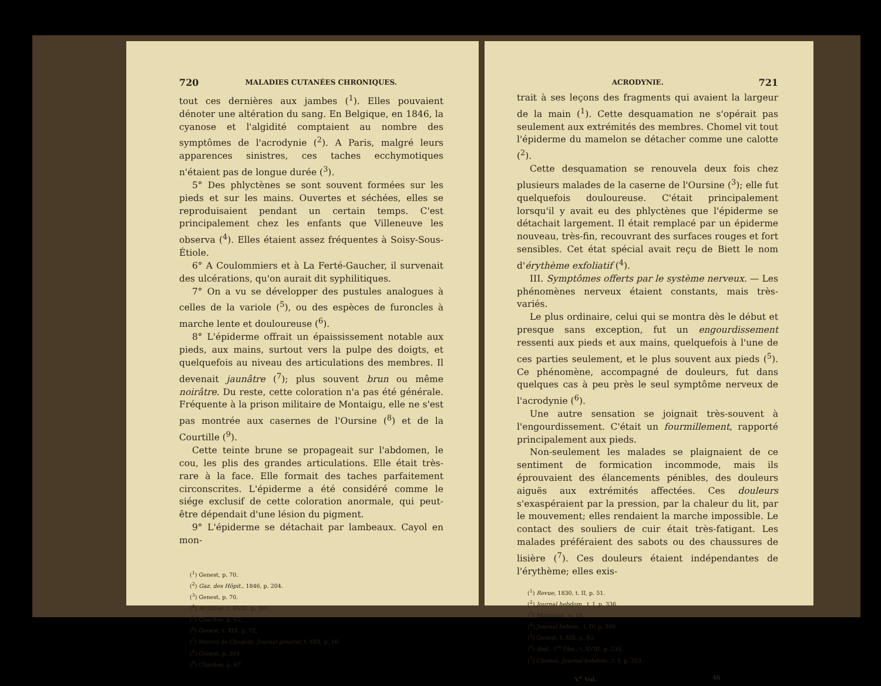720 MALADIES CUTANÉES CHRONIQUES.
tout ces dernières aux jambes (<sup>1</sup>). Elles pouvaient dénoter une altération du sang. En Belgique, en 1846, la cyanose et l'algidité comptaient au nombre des symptômes de l'acrodynie (<sup>2</sup>). A Paris, malgré leurs apparences sinistres, ces taches ecchymotiques n'étaient pas de longue durée (<sup>3</sup>).
5° Des phlyctènes se sont souvent formées sur les pieds et sur les mains. Ouvertes et séchées, elles se reproduisaient pendant un certain temps. C'est principalement chez les enfants que Villeneuve les observa (<sup>4</sup>). Elles étaient assez fréquentes à Soisy-Sous-Étiole.
6° A Coulommiers et à La Ferté-Gaucher, il survenait des ulcérations, qu'on aurait dit syphilitiques.
7° On a vu se développer des pustules analogues à celles de la variole (<sup>5</sup>), ou des espèces de furoncles à marche lente et douloureuse (<sup>6</sup>).
8° L'épiderme offrait un épaississement notable aux pieds, aux mains, surtout vers la pulpe des doigts, et quelquefois au niveau des articulations des membres. Il devenait jaunâtre (<sup>7</sup>); plus souvent brun ou même noirâtre. Du reste, cette coloration n'a pas été générale. Fréquente à la prison militaire de Montaigu, elle ne s'est pas montrée aux casernes de l'Oursine (<sup>8</sup>) et de la Courtille (<sup>9</sup>).
Cette teinte brune se propageait sur l'abdomen, le cou, les plis des grandes articulations. Elle était très-rare à la face. Elle formait des taches parfaitement circonscrites. L'épiderme a été considéré comme le siége exclusif de cette coloration anormale, qui peut-être dépendait d'une lésion du pigment.
9° L'épiderme se détachait par lambeaux. Cayol en mon-
(<sup>1</sup>) Genest, p. 70.
(<sup>2</sup>) Gaz. des Hôpit., 1846, p. 204.
(<sup>3</sup>) Genest, p. 70.
(<sup>4</sup>) Archives, t. XVIII, p. 597.
(<sup>5</sup>) Chardon, p. 62.
(<sup>6</sup>) Genest, t. XIX, p. 72.
(<sup>7</sup>) Hervez de Chegoin; Journal général, t. VIII, p. 16.
(<sup>8</sup>) Genest, p. 384.
(<sup>9</sup>) Chardon, p. 67.
ACRODYNIE. 721
trait à ses leçons des fragments qui avaient la largeur de la main (<sup>1</sup>). Cette desquamation ne s'opérait pas seulement aux extrémités des membres. Chomel vit tout l'épiderme du mamelon se détacher comme une calotte (<sup>2</sup>).
Cette desquamation se renouvela deux fois chez plusieurs malades de la caserne de l'Oursine (<sup>3</sup>); elle fut quelquefois douloureuse. C'était principalement lorsqu'il y avait eu des phlyctènes que l'épiderme se détachait largement. Il était remplacé par un épiderme nouveau, très-fin, recouvrant des surfaces rouges et fort sensibles. Cet état spécial avait reçu de Biett le nom d'érythème exfoliatif (<sup>4</sup>).
III. Symptômes offerts par le système nerveux. — Les phénomènes nerveux étaient constants, mais très-variés.
Le plus ordinaire, celui qui se montra dès le début et presque sans exception, fut un engourdissement ressenti aux pieds et aux mains, quelquefois à l'une de ces parties seulement, et le plus souvent aux pieds (<sup>5</sup>). Ce phénomène, accompagné de douleurs, fut dans quelques cas à peu près le seul symptôme nerveux de l'acrodynie (<sup>6</sup>).
Une autre sensation se joignait très-souvent à l'engourdissement. C'était un fourmillement, rapporté principalement aux pieds.
Non-seulement les malades se plaignaient de ce sentiment de formication incommode, mais ils éprouvaient des élancements pénibles, des douleurs aiguës aux extrémités affectées. Ces douleurs s'exaspéraient par la pression, par la chaleur du lit, par le mouvement; elles rendaient la marche impossible. Le contact des souliers de cuir était très-fatigant. Les malades préféraient des sabots ou des chaussures de lisière (<sup>7</sup>). Ces douleurs étaient indépendantes de l'érythème; elles exis-
(<sup>1</sup>) Revue, 1830, t. II, p. 51.
(<sup>2</sup>) Journal hebdom., t. I, p. 336.
(<sup>3</sup>) Miramont, p. 18.
(<sup>4</sup>) Journal hebom., t. IV, p. 300.
(<sup>5</sup>) Genest, t. XIX, p. 63.
(<sup>6</sup>) Ibid., 1<sup>re</sup> Obs., t. XVIII, p. 235.
(<sup>7</sup>) Chomel, Journal hebdom., t. I, p. 333.
V<sup>e</sup> Vol. 46